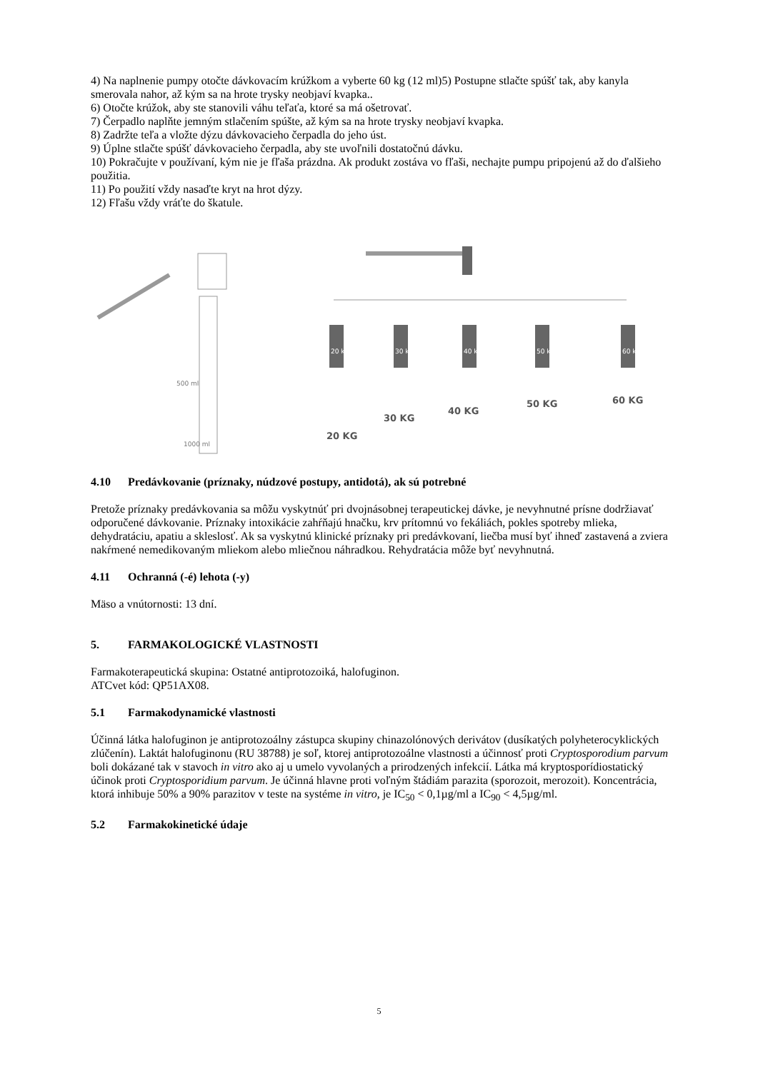4) Na naplnenie pumpy otočte dávkovacím krúžkom a vyberte 60 kg (12 ml)5) Postupne stlačte spúšť tak, aby kanyla smerovala nahor, až kým sa na hrote trysky neobjaví kvapka..
6) Otočte krúžok, aby ste stanovili váhu teľaťa, ktoré sa má ošetrovať.
7) Čerpadlo naplňte jemným stlačením spúšte, až kým sa na hrote trysky neobjaví kvapka.
8) Zadržte teľa a vložte dýzu dávkovacieho čerpadla do jeho úst.
9) Úplne stlačte spúšť dávkovacieho čerpadla, aby ste uvoľnili dostatočnú dávku.
10) Pokračujte v používaní, kým nie je fľaša prázdna. Ak produkt zostáva vo fľaši, nechajte pumpu pripojenú až do ďalšieho použitia.
11) Po použití vždy nasaďte kryt na hrot dýzy.
12) Fľašu vždy vráťte do škatule.
500 ml
1000 ml
20 KG
30 KG
40 KG
50 KG
60 KG
20 kg
30 kg
40 kg
50 kg
60 kg
4.10 Predávkovanie (príznaky, núdzové postupy, antidotá), ak sú potrebné
Pretože príznaky predávkovania sa môžu vyskytnúť pri dvojnásobnej terapeutickej dávke, je nevyhnutné prísne dodržiavať odporučené dávkovanie. Príznaky intoxikácie zahŕňajú hnačku, krv prítomnú vo fekáliách, pokles spotreby mlieka, dehydratáciu, apatiu a skleslosť. Ak sa vyskytnú klinické príznaky pri predávkovaní, liečba musí byť ihneď zastavená a zviera nakŕmené nemedikovaným mliekom alebo mliečnou náhradkou. Rehydratácia môže byť nevyhnutná.
4.11 Ochranná (-é) lehota (-y)
Mäso a vnútornosti: 13 dní.
5. FARMAKOLOGICKÉ VLASTNOSTI
Farmakoterapeutická skupina: Ostatné antiprotozoiká, halofuginon.
ATCvet kód: QP51AX08.
5.1 Farmakodynamické vlastnosti
Účinná látka halofuginon je antiprotozoálny zástupca skupiny chinazolónových derivátov (dusíkatých polyheterocyklických zlúčenín). Laktát halofuginonu (RU 38788) je soľ, ktorej antiprotozoálne vlastnosti a účinnosť proti Cryptosporodium parvum boli dokázané tak v stavoch in vitro ako aj u umelo vyvolaných a prirodzených infekcií. Látka má kryptosporídiostatický účinok proti Cryptosporidium parvum. Je účinná hlavne proti voľným štádiám parazita (sporozoit, merozoit). Koncentrácia, ktorá inhibuje 50% a 90% parazitov v teste na systéme in vitro, je IC<sub>50</sub> < 0,1µg/ml a IC<sub>90</sub> < 4,5µg/ml.
5.2 Farmakokinetické údaje
5